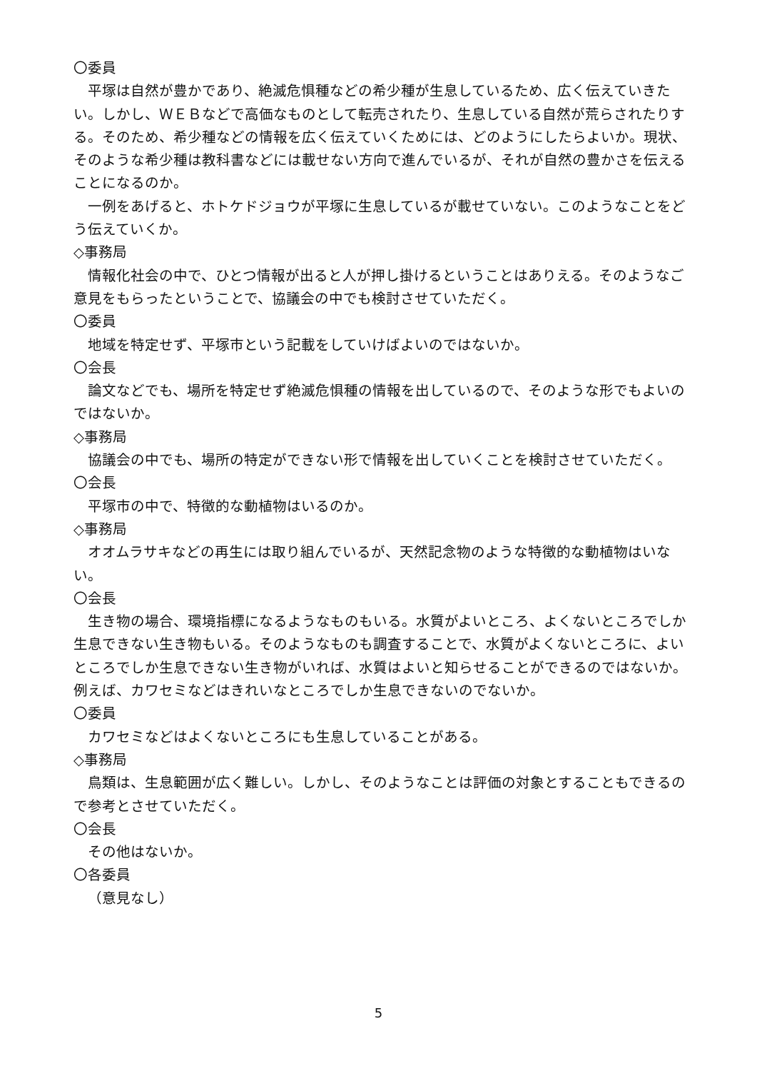〇委員
平塚は自然が豊かであり、絶滅危惧種などの希少種が生息しているため、広く伝えていきたい。しかし、ＷＥＢなどで高価なものとして転売されたり、生息している自然が荒らされたりする。そのため、希少種などの情報を広く伝えていくためには、どのようにしたらよいか。現状、そのような希少種は教科書などには載せない方向で進んでいるが、それが自然の豊かさを伝えることになるのか。
一例をあげると、ホトケドジョウが平塚に生息しているが載せていない。このようなことをどう伝えていくか。
◇事務局
情報化社会の中で、ひとつ情報が出ると人が押し掛けるということはありえる。そのようなご意見をもらったということで、協議会の中でも検討させていただく。
〇委員
地域を特定せず、平塚市という記載をしていけばよいのではないか。
〇会長
論文などでも、場所を特定せず絶滅危惧種の情報を出しているので、そのような形でもよいのではないか。
◇事務局
協議会の中でも、場所の特定ができない形で情報を出していくことを検討させていただく。
〇会長
平塚市の中で、特徴的な動植物はいるのか。
◇事務局
オオムラサキなどの再生には取り組んでいるが、天然記念物のような特徴的な動植物はいない。
〇会長
生き物の場合、環境指標になるようなものもいる。水質がよいところ、よくないところでしか生息できない生き物もいる。そのようなものも調査することで、水質がよくないところに、よいところでしか生息できない生き物がいれば、水質はよいと知らせることができるのではないか。例えば、カワセミなどはきれいなところでしか生息できないのでないか。
〇委員
カワセミなどはよくないところにも生息していることがある。
◇事務局
鳥類は、生息範囲が広く難しい。しかし、そのようなことは評価の対象とすることもできるので参考とさせていただく。
〇会長
その他はないか。
〇各委員
（意見なし）
5